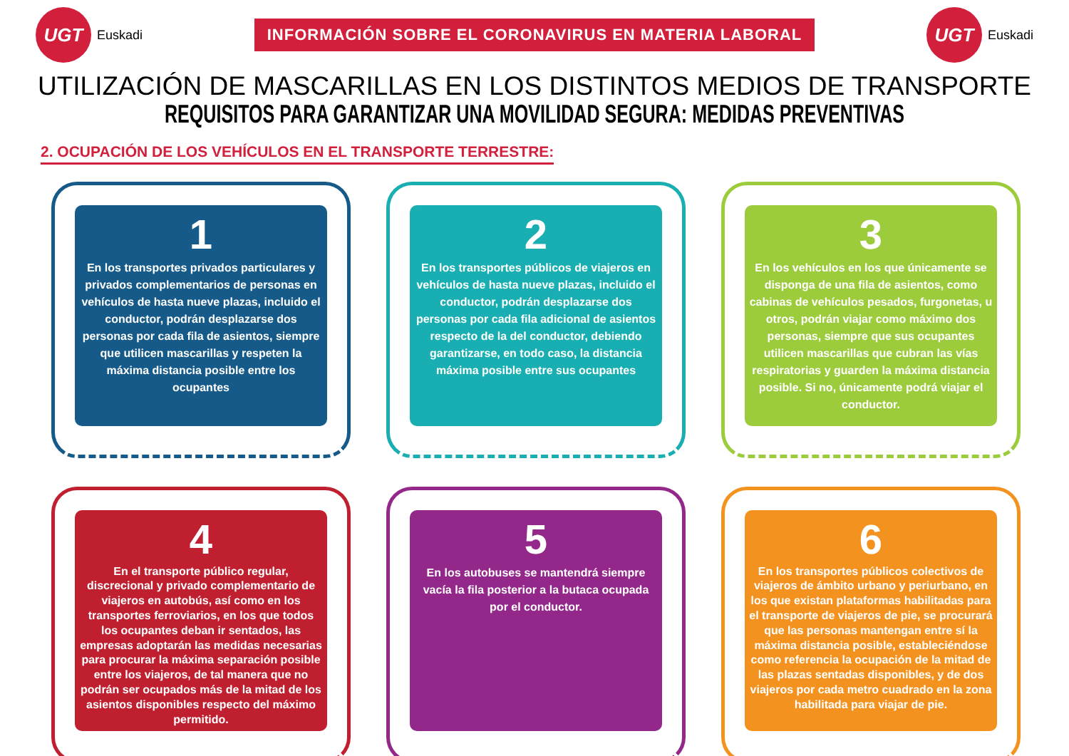UGT
Euskadi
INFORMACIÓN SOBRE EL CORONAVIRUS EN MATERIA LABORAL
UGT
Euskadi
UTILIZACIÓN DE MASCARILLAS EN LOS DISTINTOS MEDIOS DE TRANSPORTE
REQUISITOS PARA GARANTIZAR UNA MOVILIDAD SEGURA: MEDIDAS PREVENTIVAS
2. OCUPACIÓN DE LOS VEHÍCULOS EN EL TRANSPORTE TERRESTRE:
1
En los transportes privados particulares y privados complementarios de personas en vehículos de hasta nueve plazas, incluido el conductor, podrán desplazarse dos personas por cada fila de asientos, siempre que utilicen mascarillas y respeten la máxima distancia posible entre los ocupantes
2
En los transportes públicos de viajeros en vehículos de hasta nueve plazas, incluido el conductor, podrán desplazarse dos personas por cada fila adicional de asientos respecto de la del conductor, debiendo garantizarse, en todo caso, la distancia máxima posible entre sus ocupantes
3
En los vehículos en los que únicamente se disponga de una fila de asientos, como cabinas de vehículos pesados, furgonetas, u otros, podrán viajar como máximo dos personas, siempre que sus ocupantes utilicen mascarillas que cubran las vías respiratorias y guarden la máxima distancia posible. Si no, únicamente podrá viajar el conductor.
4
En el transporte público regular, discrecional y privado complementario de viajeros en autobús, así como en los transportes ferroviarios, en los que todos los ocupantes deban ir sentados, las empresas adoptarán las medidas necesarias para procurar la máxima separación posible entre los viajeros, de tal manera que no podrán ser ocupados más de la mitad de los asientos disponibles respecto del máximo permitido.
5
En los autobuses se mantendrá siempre vacía la fila posterior a la butaca ocupada por el conductor.
6
En los transportes públicos colectivos de viajeros de ámbito urbano y periurbano, en los que existan plataformas habilitadas para el transporte de viajeros de pie, se procurará que las personas mantengan entre sí la máxima distancia posible, estableciéndose como referencia la ocupación de la mitad de las plazas sentadas disponibles, y de dos viajeros por cada metro cuadrado en la zona habilitada para viajar de pie.